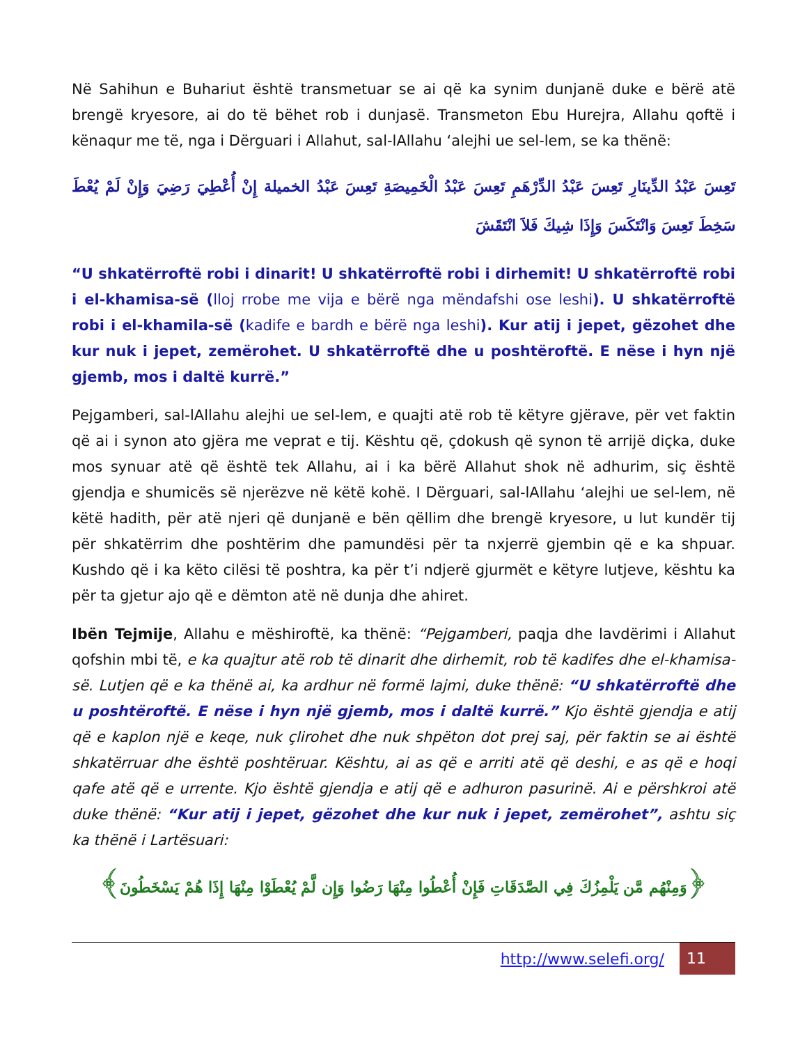Në Sahihun e Buhariut është transmetuar se ai që ka synim dunjanë duke e bërë atë brengë kryesore, ai do të bëhet rob i dunjasë. Transmeton Ebu Hurejra, Allahu qoftë i kënaqur me të, nga i Dërguari i Allahut, sal-lAllahu ‘alejhi ue sel-lem, se ka thënë:
تَعِسَ عَبْدُ الدِّينَارِ تَعِسَ عَبْدُ الدِّرْهَمِ تَعِسَ عَبْدُ الْخَمِيصَةِ تَعِسَ عَبْدُ الخميلة إِنْ أُعْطِيَ رَضِيَ وَإِنْ لَمْ يُعْطَ سَخِطَ تَعِسَ وَانْتَكَسَ وَإِذَا شِيكَ فَلاَ انْتَقَشَ
“U shkatërroftë robi i dinarit! U shkatërroftë robi i dirhemit! U shkatërroftë robi i el-khamisa-së (lloj rrobe me vija e bërë nga mëndafshi ose leshi). U shkatërroftë robi i el-khamila-së (kadife e bardh e bërë nga leshi). Kur atij i jepet, gëzohet dhe kur nuk i jepet, zemërohet. U shkatërroftë dhe u poshtëroftë. E nëse i hyn një gjemb, mos i daltë kurrë.”
Pejgamberi, sal-lAllahu alejhi ue sel-lem, e quajti atë rob të këtyre gjërave, për vet faktin që ai i synon ato gjëra me veprat e tij. Kështu që, çdokush që synon të arrijë diçka, duke mos synuar atë që është tek Allahu, ai i ka bërë Allahut shok në adhurim, siç është gjendja e shumicës së njerëzve në këtë kohë. I Dërguari, sal-lAllahu ‘alejhi ue sel-lem, në këtë hadith, për atë njeri që dunjanë e bën qëllim dhe brengë kryesore, u lut kundër tij për shkatërrim dhe poshtërim dhe pamundësi për ta nxjerrë gjembin që e ka shpuar. Kushdo që i ka këto cilësi të poshtra, ka për t’i ndjerë gjurmët e këtyre lutjeve, kështu ka për ta gjetur ajo që e dëmton atë në dunja dhe ahiret.
Ibën Tejmije, Allahu e mëshiroftë, ka thënë: “Pejgamberi, paqja dhe lavdërimi i Allahut qofshin mbi të, e ka quajtur atë rob të dinarit dhe dirhemit, rob të kadifes dhe el-khamisa-së. Lutjen që e ka thënë ai, ka ardhur në formë lajmi, duke thënë: “U shkatërroftë dhe u poshtëroftë. E nëse i hyn një gjemb, mos i daltë kurrë.” Kjo është gjendja e atij që e kaplon një e keqe, nuk çlirohet dhe nuk shpëton dot prej saj, për faktin se ai është shkatërruar dhe është poshtëruar. Kështu, ai as që e arriti atë që deshi, e as që e hoqi qafe atë që e urrente. Kjo është gjendja e atij që e adhuron pasurinë. Ai e përshkroi atë duke thënë: “Kur atij i jepet, gëzohet dhe kur nuk i jepet, zemërohet”, ashtu siç ka thënë i Lartësuari:
﴿وَمِنْهُم مَّن يَلْمِزُكَ فِي الصَّدَقَاتِ فَإِنْ أُعْطُوا مِنْهَا رَضُوا وَإِن لَّمْ يُعْطَوْا مِنْهَا إِذَا هُمْ يَسْخَطُونَ﴾
http://www.selefi.org/
11